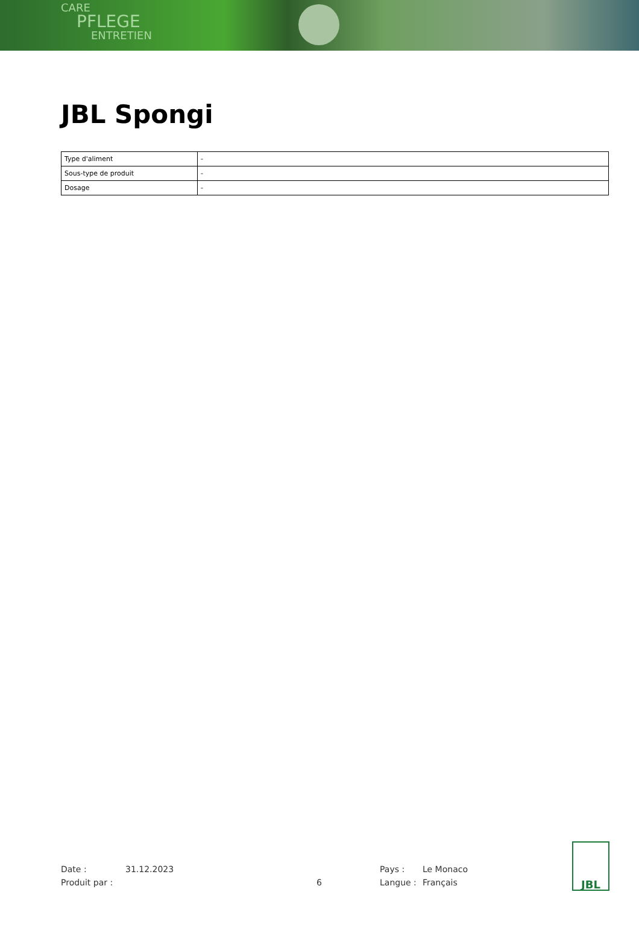CARE
PFLEGE
ENTRETIEN
JBL Spongi
| Type d'aliment | - |
| Sous-type de produit | - |
| Dosage | - |
Date : 31.12.2023 Pays : Le Monaco
Produit par : 6 Langue : Français
JBL